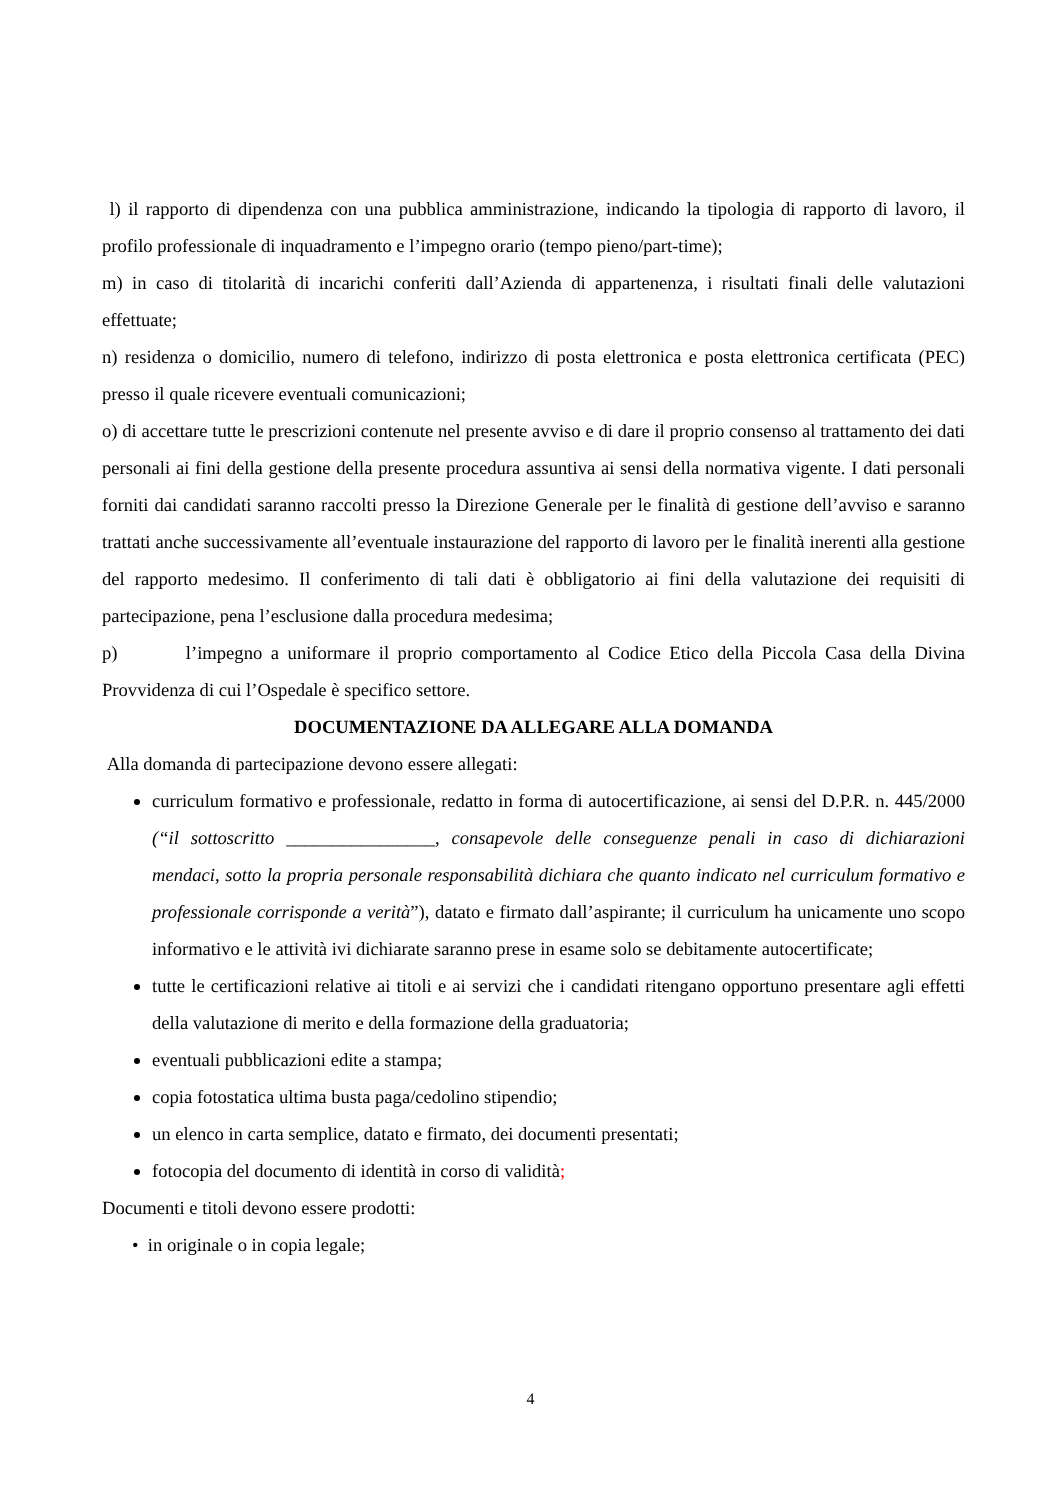l) il rapporto di dipendenza con una pubblica amministrazione, indicando la tipologia di rapporto di lavoro, il profilo professionale di inquadramento e l’impegno orario (tempo pieno/part-time);
m) in caso di titolarità di incarichi conferiti dall’Azienda di appartenenza, i risultati finali delle valutazioni effettuate;
n) residenza o domicilio, numero di telefono, indirizzo di posta elettronica e posta elettronica certificata (PEC) presso il quale ricevere eventuali comunicazioni;
o) di accettare tutte le prescrizioni contenute nel presente avviso e di dare il proprio consenso al trattamento dei dati personali ai fini della gestione della presente procedura assuntiva ai sensi della normativa vigente. I dati personali forniti dai candidati saranno raccolti presso la Direzione Generale per le finalità di gestione dell’avviso e saranno trattati anche successivamente all’eventuale instaurazione del rapporto di lavoro per le finalità inerenti alla gestione del rapporto medesimo. Il conferimento di tali dati è obbligatorio ai fini della valutazione dei requisiti di partecipazione, pena l’esclusione dalla procedura medesima;
p) l’impegno a uniformare il proprio comportamento al Codice Etico della Piccola Casa della Divina Provvidenza di cui l’Ospedale è specifico settore.
DOCUMENTAZIONE DA ALLEGARE ALLA DOMANDA
Alla domanda di partecipazione devono essere allegati:
curriculum formativo e professionale, redatto in forma di autocertificazione, ai sensi del D.P.R. n. 445/2000 (“il sottoscritto ________________, consapevole delle conseguenze penali in caso di dichiarazioni mendaci, sotto la propria personale responsabilità dichiara che quanto indicato nel curriculum formativo e professionale corrisponde a verità”), datato e firmato dall’aspirante; il curriculum ha unicamente uno scopo informativo e le attività ivi dichiarate saranno prese in esame solo se debitamente autocertificate;
tutte le certificazioni relative ai titoli e ai servizi che i candidati ritengano opportuno presentare agli effetti della valutazione di merito e della formazione della graduatoria;
eventuali pubblicazioni edite a stampa;
copia fotostatica ultima busta paga/cedolino stipendio;
un elenco in carta semplice, datato e firmato, dei documenti presentati;
fotocopia del documento di identità in corso di validità;
Documenti e titoli devono essere prodotti:
• in originale o in copia legale;
4